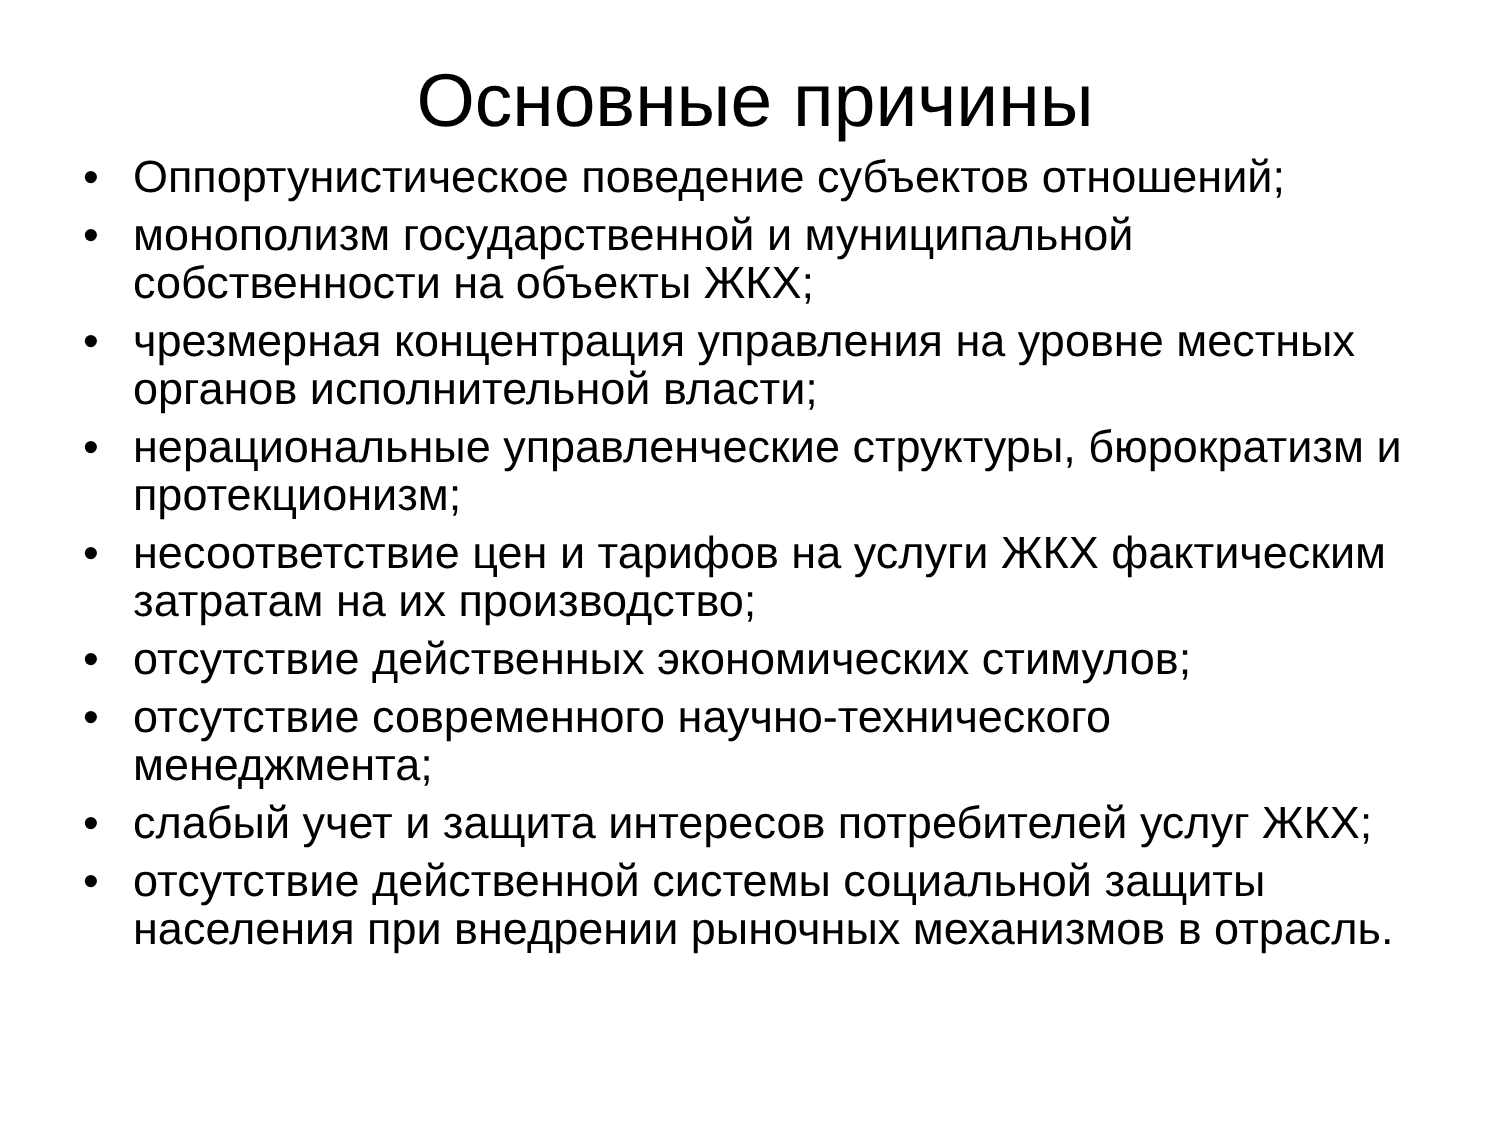Основные причины
• Оппортунистическое поведение субъектов отношений;
• монополизм государственной и муниципальной собственности на объекты ЖКХ;
• чрезмерная концентрация управления на уровне местных органов исполнительной власти;
• нерациональные управленческие структуры, бюрократизм и протекционизм;
• несоответствие цен и тарифов на услуги ЖКХ фактическим затратам на их производство;
• отсутствие действенных экономических стимулов;
• отсутствие современного научно-технического менеджмента;
• слабый учет и защита интересов потребителей услуг ЖКХ;
• отсутствие действенной системы социальной защиты населения при внедрении рыночных механизмов в отрасль.